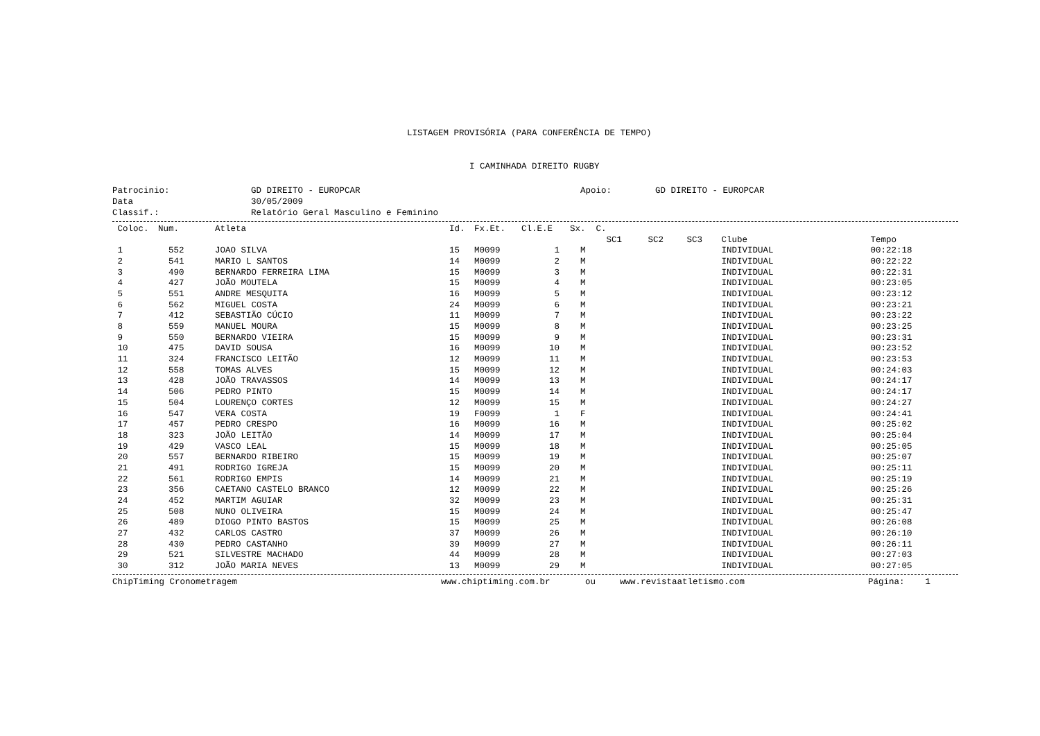LISTAGEM PROVISÓRIA (PARA CONFERÊNCIA DE TEMPO)
I CAMINHADA DIREITO RUGBY
Patrocinio:
GD DIREITO - EUROPCAR
Apoio:
GD DIREITO - EUROPCAR
Data
30/05/2009
Classif.:
Relatório Geral Masculino e Feminino
| Coloc. | Num. | Atleta | Id. | Fx.Et. | Cl.E.E | Sx. C. | | | | | |
| --- | --- | --- | --- | --- | --- | --- | --- | --- | --- | --- | --- |
| | | | | | | | SC1 | SC2 | SC3 | Clube | Tempo |
| 1 | 552 | JOAO SILVA | 15 | M0099 | 1 | M | | | | INDIVIDUAL | 00:22:18 |
| 2 | 541 | MARIO L SANTOS | 14 | M0099 | 2 | M | | | | INDIVIDUAL | 00:22:22 |
| 3 | 490 | BERNARDO FERREIRA LIMA | 15 | M0099 | 3 | M | | | | INDIVIDUAL | 00:22:31 |
| 4 | 427 | JOÃO MOUTELA | 15 | M0099 | 4 | M | | | | INDIVIDUAL | 00:23:05 |
| 5 | 551 | ANDRE MESQUITA | 16 | M0099 | 5 | M | | | | INDIVIDUAL | 00:23:12 |
| 6 | 562 | MIGUEL COSTA | 24 | M0099 | 6 | M | | | | INDIVIDUAL | 00:23:21 |
| 7 | 412 | SEBASTIÃO CÚCIO | 11 | M0099 | 7 | M | | | | INDIVIDUAL | 00:23:22 |
| 8 | 559 | MANUEL MOURA | 15 | M0099 | 8 | M | | | | INDIVIDUAL | 00:23:25 |
| 9 | 550 | BERNARDO VIEIRA | 15 | M0099 | 9 | M | | | | INDIVIDUAL | 00:23:31 |
| 10 | 475 | DAVID SOUSA | 16 | M0099 | 10 | M | | | | INDIVIDUAL | 00:23:52 |
| 11 | 324 | FRANCISCO LEITÃO | 12 | M0099 | 11 | M | | | | INDIVIDUAL | 00:23:53 |
| 12 | 558 | TOMAS ALVES | 15 | M0099 | 12 | M | | | | INDIVIDUAL | 00:24:03 |
| 13 | 428 | JOÃO TRAVASSOS | 14 | M0099 | 13 | M | | | | INDIVIDUAL | 00:24:17 |
| 14 | 506 | PEDRO PINTO | 15 | M0099 | 14 | M | | | | INDIVIDUAL | 00:24:17 |
| 15 | 504 | LOURENÇO CORTES | 12 | M0099 | 15 | M | | | | INDIVIDUAL | 00:24:27 |
| 16 | 547 | VERA COSTA | 19 | F0099 | 1 | F | | | | INDIVIDUAL | 00:24:41 |
| 17 | 457 | PEDRO CRESPO | 16 | M0099 | 16 | M | | | | INDIVIDUAL | 00:25:02 |
| 18 | 323 | JOÃO LEITÃO | 14 | M0099 | 17 | M | | | | INDIVIDUAL | 00:25:04 |
| 19 | 429 | VASCO LEAL | 15 | M0099 | 18 | M | | | | INDIVIDUAL | 00:25:05 |
| 20 | 557 | BERNARDO RIBEIRO | 15 | M0099 | 19 | M | | | | INDIVIDUAL | 00:25:07 |
| 21 | 491 | RODRIGO IGREJA | 15 | M0099 | 20 | M | | | | INDIVIDUAL | 00:25:11 |
| 22 | 561 | RODRIGO EMPIS | 14 | M0099 | 21 | M | | | | INDIVIDUAL | 00:25:19 |
| 23 | 356 | CAETANO CASTELO BRANCO | 12 | M0099 | 22 | M | | | | INDIVIDUAL | 00:25:26 |
| 24 | 452 | MARTIM AGUIAR | 32 | M0099 | 23 | M | | | | INDIVIDUAL | 00:25:31 |
| 25 | 508 | NUNO OLIVEIRA | 15 | M0099 | 24 | M | | | | INDIVIDUAL | 00:25:47 |
| 26 | 489 | DIOGO PINTO BASTOS | 15 | M0099 | 25 | M | | | | INDIVIDUAL | 00:26:08 |
| 27 | 432 | CARLOS CASTRO | 37 | M0099 | 26 | M | | | | INDIVIDUAL | 00:26:10 |
| 28 | 430 | PEDRO CASTANHO | 39 | M0099 | 27 | M | | | | INDIVIDUAL | 00:26:11 |
| 29 | 521 | SILVESTRE MACHADO | 44 | M0099 | 28 | M | | | | INDIVIDUAL | 00:27:03 |
| 30 | 312 | JOÃO MARIA NEVES | 13 | M0099 | 29 | M | | | | INDIVIDUAL | 00:27:05 |
ChipTiming Cronometragem www.chiptiming.com.br ou www.revistaatletismo.com Página: 1